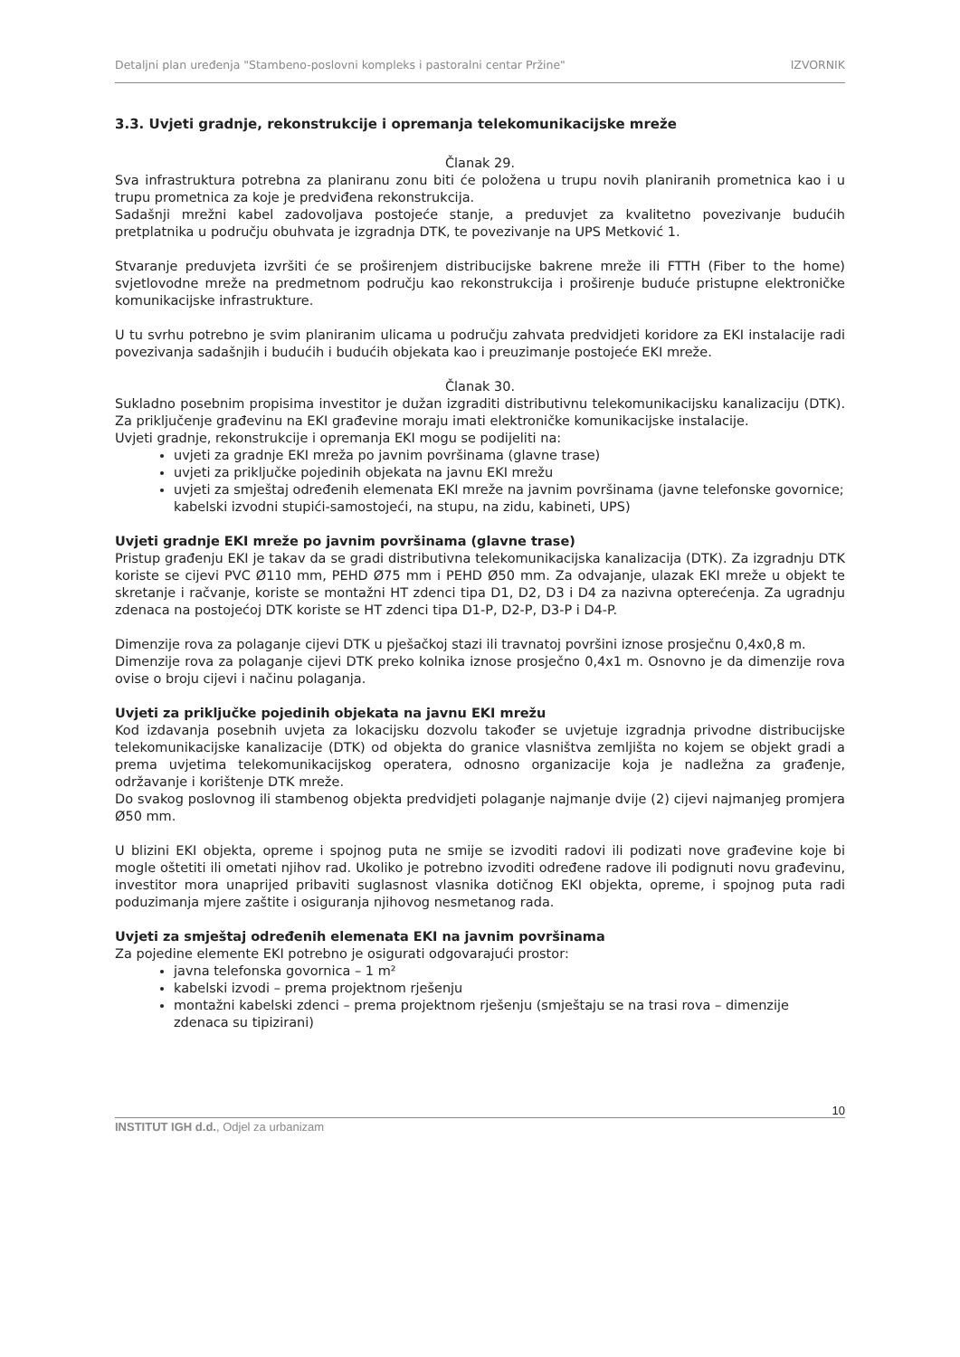Detaljni plan uređenja "Stambeno-poslovni kompleks i pastoralni centar Pržine" IZVORNIK
3.3. Uvjeti gradnje, rekonstrukcije i opremanja telekomunikacijske mreže
Članak 29.
Sva infrastruktura potrebna za planiranu zonu biti će položena u trupu novih planiranih prometnica kao i u trupu prometnica za koje je predviđena rekonstrukcija.
Sadašnji mrežni kabel zadovoljava postojeće stanje, a preduvjet za kvalitetno povezivanje budućih pretplatnika u području obuhvata je izgradnja DTK, te povezivanje na UPS Metković 1.
Stvaranje preduvjeta izvršiti će se proširenjem distribucijske bakrene mreže ili FTTH (Fiber to the home) svjetlovodne mreže na predmetnom području kao rekonstrukcija i proširenje buduće pristupne elektroničke komunikacijske infrastrukture.
U tu svrhu potrebno je svim planiranim ulicama u području zahvata predvidjeti koridore za EKI instalacije radi povezivanja sadašnjih i budućih i budućih objekata kao i preuzimanje postojeće EKI mreže.
Članak 30.
Sukladno posebnim propisima investitor je dužan izgraditi distributivnu telekomunikacijsku kanalizaciju (DTK). Za priključenje građevinu na EKI građevine moraju imati elektroničke komunikacijske instalacije.
Uvjeti gradnje, rekonstrukcije i opremanja EKI mogu se podijeliti na:
uvjeti za gradnje EKI mreža po javnim površinama (glavne trase)
uvjeti za priključke pojedinih objekata na javnu EKI mrežu
uvjeti za smještaj određenih elemenata EKI mreže na javnim površinama (javne telefonske govornice; kabelski izvodni stupići-samostojeći, na stupu, na zidu, kabineti, UPS)
Uvjeti gradnje EKI mreže po javnim površinama (glavne trase)
Pristup građenju EKI je takav da se gradi distributivna telekomunikacijska kanalizacija (DTK). Za izgradnju DTK koriste se cijevi PVC Ø110 mm, PEHD Ø75 mm i PEHD Ø50 mm. Za odvajanje, ulazak EKI mreže u objekt te skretanje i račvanje, koriste se montažni HT zdenci tipa D1, D2, D3 i D4 za nazivna opterećenja. Za ugradnju zdenaca na postojećoj DTK koriste se HT zdenci tipa D1-P, D2-P, D3-P i D4-P.
Dimenzije rova za polaganje cijevi DTK u pješačkoj stazi ili travnatoj površini iznose prosječnu 0,4x0,8 m.
Dimenzije rova za polaganje cijevi DTK preko kolnika iznose prosječno 0,4x1 m. Osnovno je da dimenzije rova ovise o broju cijevi i načinu polaganja.
Uvjeti za priključke pojedinih objekata na javnu EKI mrežu
Kod izdavanja posebnih uvjeta za lokacijsku dozvolu također se uvjetuje izgradnja privodne distribucijske telekomunikacijske kanalizacije (DTK) od objekta do granice vlasništva zemljišta no kojem se objekt gradi a prema uvjetima telekomunikacijskog operatera, odnosno organizacije koja je nadležna za građenje, održavanje i korištenje DTK mreže.
Do svakog poslovnog ili stambenog objekta predvidjeti polaganje najmanje dvije (2) cijevi najmanjeg promjera Ø50 mm.
U blizini EKI objekta, opreme i spojnog puta ne smije se izvoditi radovi ili podizati nove građevine koje bi mogle oštetiti ili ometati njihov rad. Ukoliko je potrebno izvoditi određene radove ili podignuti novu građevinu, investitor mora unaprijed pribaviti suglasnost vlasnika dotičnog EKI objekta, opreme, i spojnog puta radi poduzimanja mjere zaštite i osiguranja njihovog nesmetanog rada.
Uvjeti za smještaj određenih elemenata EKI na javnim površinama
Za pojedine elemente EKI potrebno je osigurati odgovarajući prostor:
javna telefonska govornica – 1 m²
kabelski izvodi – prema projektnom rješenju
montažni kabelski zdenci – prema projektnom rješenju (smještaju se na trasi rova – dimenzije zdenaca su tipizirani)
INSTITUT IGH d.d., Odjel za urbanizam 10